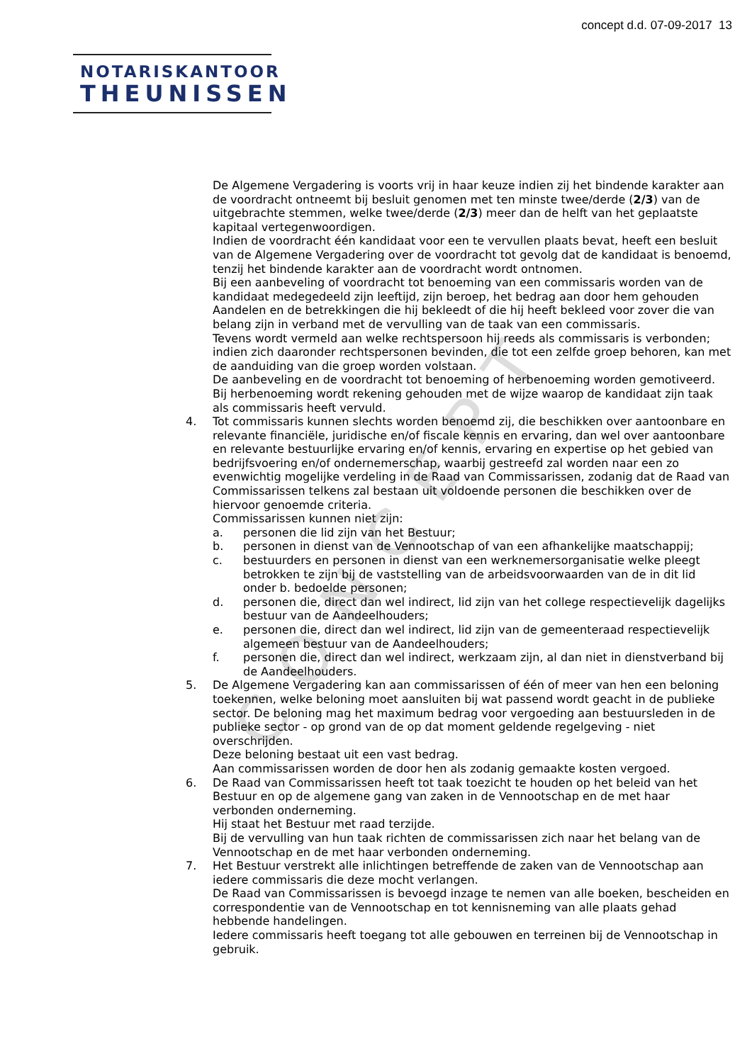CONCEPT
concept d.d. 07-09-2017 13
NOTARISKANTOOR
THEUNISSEN
De Algemene Vergadering is voorts vrij in haar keuze indien zij het bindende karakter aan de voordracht ontneemt bij besluit genomen met ten minste twee/derde (2/3) van de uitgebrachte stemmen, welke twee/derde (2/3) meer dan de helft van het geplaatste kapitaal vertegenwoordigen.
Indien de voordracht één kandidaat voor een te vervullen plaats bevat, heeft een besluit van de Algemene Vergadering over de voordracht tot gevolg dat de kandidaat is benoemd, tenzij het bindende karakter aan de voordracht wordt ontnomen.
Bij een aanbeveling of voordracht tot benoeming van een commissaris worden van de kandidaat medegedeeld zijn leeftijd, zijn beroep, het bedrag aan door hem gehouden Aandelen en de betrekkingen die hij bekleedt of die hij heeft bekleed voor zover die van belang zijn in verband met de vervulling van de taak van een commissaris.
Tevens wordt vermeld aan welke rechtspersoon hij reeds als commissaris is verbonden; indien zich daaronder rechtspersonen bevinden, die tot een zelfde groep behoren, kan met de aanduiding van die groep worden volstaan.
De aanbeveling en de voordracht tot benoeming of herbenoeming worden gemotiveerd. Bij herbenoeming wordt rekening gehouden met de wijze waarop de kandidaat zijn taak als commissaris heeft vervuld.
4. Tot commissaris kunnen slechts worden benoemd zij, die beschikken over aantoonbare en relevante financiële, juridische en/of fiscale kennis en ervaring, dan wel over aantoonbare en relevante bestuurlijke ervaring en/of kennis, ervaring en expertise op het gebied van bedrijfsvoering en/of ondernemerschap, waarbij gestreefd zal worden naar een zo evenwichtig mogelijke verdeling in de Raad van Commissarissen, zodanig dat de Raad van Commissarissen telkens zal bestaan uit voldoende personen die beschikken over de hiervoor genoemde criteria.
Commissarissen kunnen niet zijn:
a. personen die lid zijn van het Bestuur;
b. personen in dienst van de Vennootschap of van een afhankelijke maatschappij;
c. bestuurders en personen in dienst van een werknemersorganisatie welke pleegt betrokken te zijn bij de vaststelling van de arbeidsvoorwaarden van de in dit lid onder b. bedoelde personen;
d. personen die, direct dan wel indirect, lid zijn van het college respectievelijk dagelijks bestuur van de Aandeelhouders;
e. personen die, direct dan wel indirect, lid zijn van de gemeenteraad respectievelijk algemeen bestuur van de Aandeelhouders;
f. personen die, direct dan wel indirect, werkzaam zijn, al dan niet in dienstverband bij de Aandeelhouders.
5. De Algemene Vergadering kan aan commissarissen of één of meer van hen een beloning toekennen, welke beloning moet aansluiten bij wat passend wordt geacht in de publieke sector. De beloning mag het maximum bedrag voor vergoeding aan bestuursleden in de publieke sector - op grond van de op dat moment geldende regelgeving - niet overschrijden.
Deze beloning bestaat uit een vast bedrag.
Aan commissarissen worden de door hen als zodanig gemaakte kosten vergoed.
6. De Raad van Commissarissen heeft tot taak toezicht te houden op het beleid van het Bestuur en op de algemene gang van zaken in de Vennootschap en de met haar verbonden onderneming.
Hij staat het Bestuur met raad terzijde.
Bij de vervulling van hun taak richten de commissarissen zich naar het belang van de Vennootschap en de met haar verbonden onderneming.
7. Het Bestuur verstrekt alle inlichtingen betreffende de zaken van de Vennootschap aan iedere commissaris die deze mocht verlangen.
De Raad van Commissarissen is bevoegd inzage te nemen van alle boeken, bescheiden en correspondentie van de Vennootschap en tot kennisneming van alle plaats gehad hebbende handelingen.
Iedere commissaris heeft toegang tot alle gebouwen en terreinen bij de Vennootschap in gebruik.